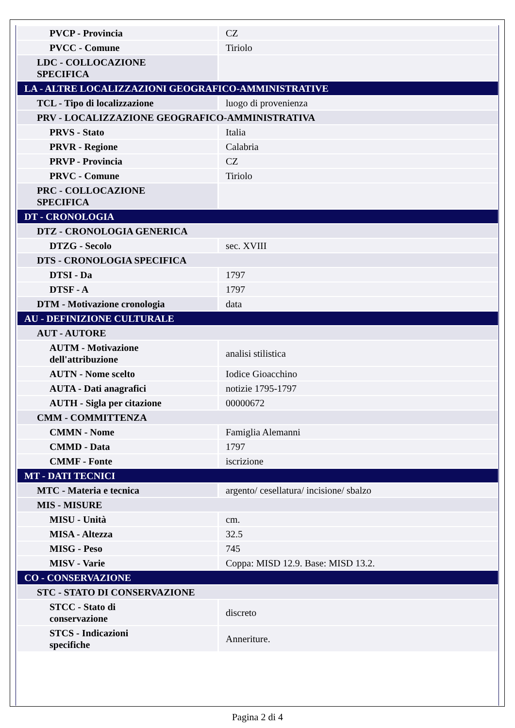| PVCP - Provincia | CZ |
| PVCC - Comune | Tiriolo |
| LDC - COLLOCAZIONE SPECIFICA | |
| LA - ALTRE LOCALIZZAZIONI GEOGRAFICO-AMMINISTRATIVE | |
| TCL - Tipo di localizzazione | luogo di provenienza |
| PRV - LOCALIZZAZIONE GEOGRAFICO-AMMINISTRATIVA | |
| PRVS - Stato | Italia |
| PRVR - Regione | Calabria |
| PRVP - Provincia | CZ |
| PRVC - Comune | Tiriolo |
| PRC - COLLOCAZIONE SPECIFICA | |
| DT - CRONOLOGIA | |
| DTZ - CRONOLOGIA GENERICA | |
| DTZG - Secolo | sec. XVIII |
| DTS - CRONOLOGIA SPECIFICA | |
| DTSI - Da | 1797 |
| DTSF - A | 1797 |
| DTM - Motivazione cronologia | data |
| AU - DEFINIZIONE CULTURALE | |
| AUT - AUTORE | |
| AUTM - Motivazione dell'attribuzione | analisi stilistica |
| AUTN - Nome scelto | Iodice Gioacchino |
| AUTA - Dati anagrafici | notizie 1795-1797 |
| AUTH - Sigla per citazione | 00000672 |
| CMM - COMMITTENZA | |
| CMMN - Nome | Famiglia Alemanni |
| CMMD - Data | 1797 |
| CMMF - Fonte | iscrizione |
| MT - DATI TECNICI | |
| MTC - Materia e tecnica | argento/ cesellatura/ incisione/ sbalzo |
| MIS - MISURE | |
| MISU - Unità | cm. |
| MISA - Altezza | 32.5 |
| MISG - Peso | 745 |
| MISV - Varie | Coppa: MISD 12.9. Base: MISD 13.2. |
| CO - CONSERVAZIONE | |
| STC - STATO DI CONSERVAZIONE | |
| STCC - Stato di conservazione | discreto |
| STCS - Indicazioni specifiche | Anneriture. |
Pagina 2 di 4